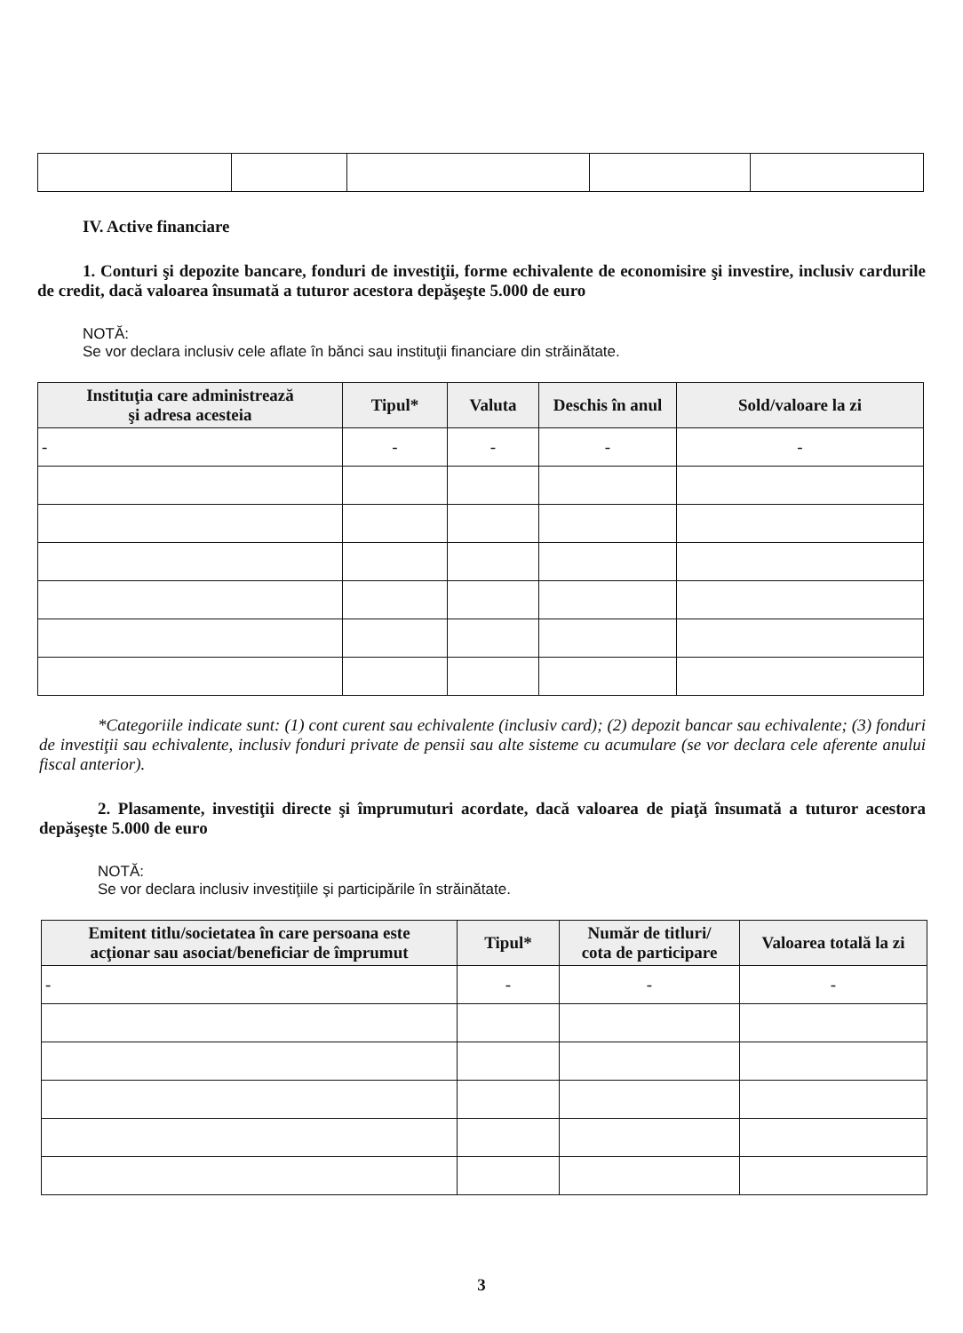IV. Active financiare
1. Conturi şi depozite bancare, fonduri de investiţii, forme echivalente de economisire şi investire, inclusiv cardurile de credit, dacă valoarea însumată a tuturor acestora depăşeşte 5.000 de euro
NOTĂ:
Se vor declara inclusiv cele aflate în bănci sau instituţii financiare din străinătate.
| Instituţia care administrează şi adresa acesteia | Tipul* | Valuta | Deschis în anul | Sold/valoare la zi |
| --- | --- | --- | --- | --- |
| - | - | - | - | - |
*Categoriile indicate sunt: (1) cont curent sau echivalente (inclusiv card); (2) depozit bancar sau echivalente; (3) fonduri de investiţii sau echivalente, inclusiv fonduri private de pensii sau alte sisteme cu acumulare (se vor declara cele aferente anului fiscal anterior).
2. Plasamente, investiţii directe şi împrumuturi acordate, dacă valoarea de piaţă însumată a tuturor acestora depăşeşte 5.000 de euro
NOTĂ:
Se vor declara inclusiv investiţiile şi participările în străinătate.
| Emitent titlu/societatea în care persoana este acţionar sau asociat/beneficiar de împrumut | Tipul* | Număr de titluri/ cota de participare | Valoarea totală la zi |
| --- | --- | --- | --- |
| - | - | - | - |
3